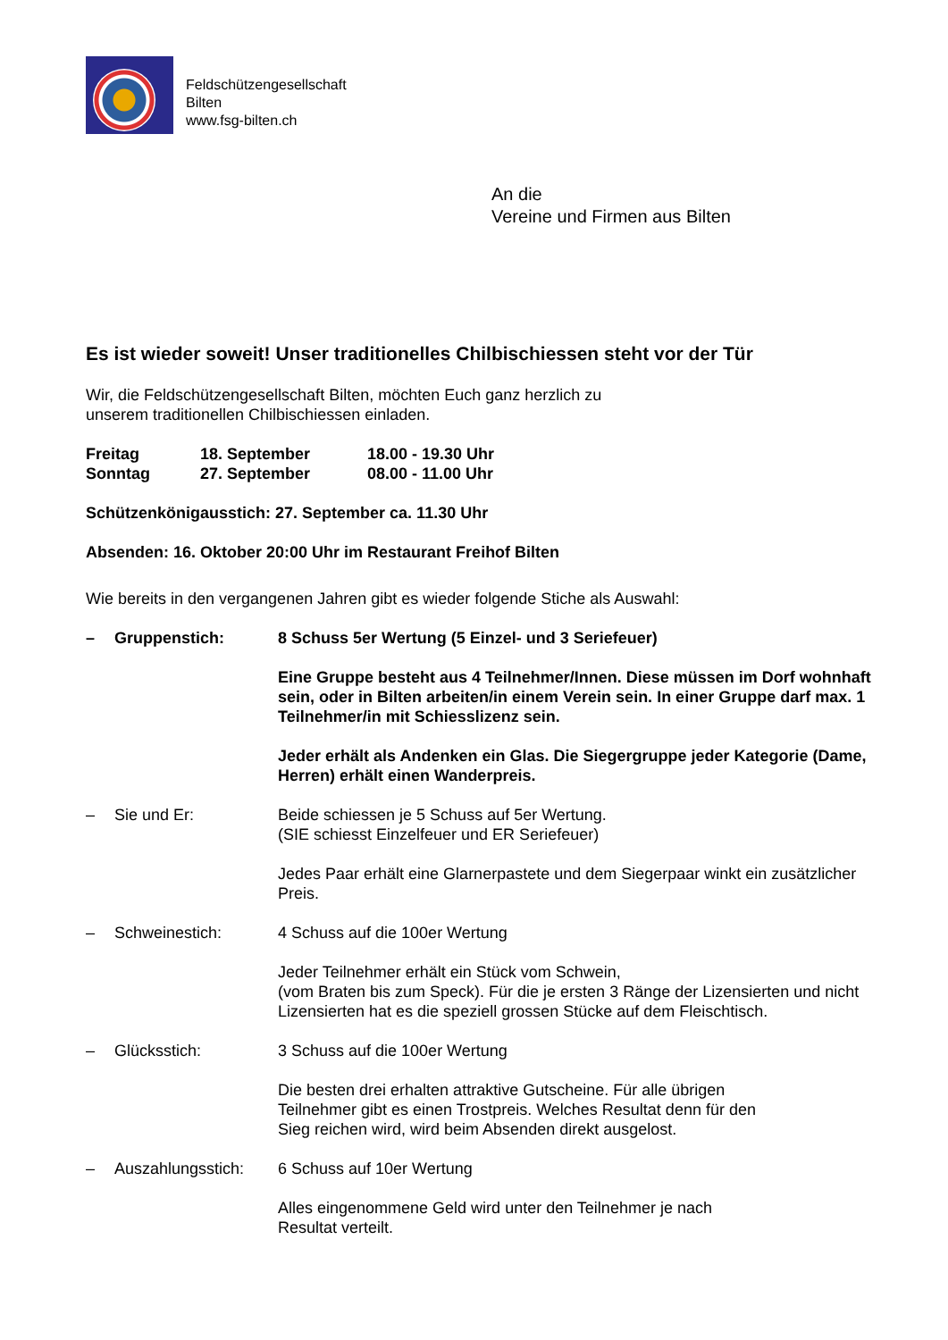Feldschützengesellschaft
Bilten
www.fsg-bilten.ch
An die
Vereine und Firmen aus Bilten
Es ist wieder soweit! Unser traditionelles Chilbischiessen steht vor der Tür
Wir, die Feldschützengesellschaft Bilten, möchten Euch ganz herzlich zu
unserem traditionellen Chilbischiessen einladen.
Freitag 18. September 18.00 - 19.30 Uhr Sonntag 27. September 08.00 - 11.00 Uhr
Schützenkönigausstich: 27. September ca. 11.30 Uhr
Absenden: 16. Oktober 20:00 Uhr im Restaurant Freihof Bilten
Wie bereits in den vergangenen Jahren gibt es wieder folgende Stiche als Auswahl:
– Gruppenstich:
8 Schuss 5er Wertung (5 Einzel- und 3 Seriefeuer)
Eine Gruppe besteht aus 4 Teilnehmer/Innen. Diese müssen im Dorf wohnhaft sein, oder in Bilten arbeiten/in einem Verein sein. In einer Gruppe darf max. 1 Teilnehmer/in mit Schiesslizenz sein.
Jeder erhält als Andenken ein Glas. Die Siegergruppe jeder Kategorie (Dame, Herren) erhält einen Wanderpreis.
– Sie und Er:
Beide schiessen je 5 Schuss auf 5er Wertung.
(SIE schiesst Einzelfeuer und ER Seriefeuer)
Jedes Paar erhält eine Glarnerpastete und dem Siegerpaar winkt ein zusätzlicher Preis.
– Schweinestich:
4 Schuss auf die 100er Wertung
Jeder Teilnehmer erhält ein Stück vom Schwein,
(vom Braten bis zum Speck). Für die je ersten 3 Ränge der Lizensierten und nicht Lizensierten hat es die speziell grossen Stücke auf dem Fleischtisch.
– Glücksstich:
3 Schuss auf die 100er Wertung
Die besten drei erhalten attraktive Gutscheine. Für alle übrigen
Teilnehmer gibt es einen Trostpreis. Welches Resultat denn für den
Sieg reichen wird, wird beim Absenden direkt ausgelost.
– Auszahlungsstich:
6 Schuss auf 10er Wertung
Alles eingenommene Geld wird unter den Teilnehmer je nach
Resultat verteilt.